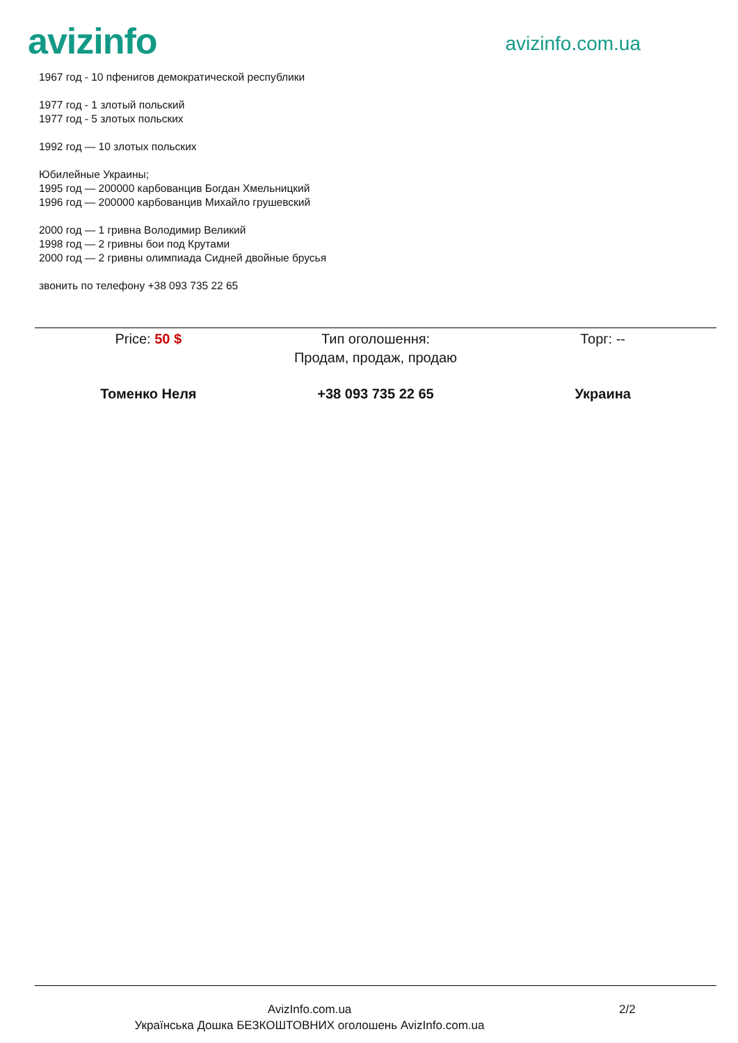avizinfo
avizinfo.com.ua
1967 год - 10 пфенигов демократической республики
1977 год - 1 злотый польский
1977 год - 5 злотых польских
1992 год — 10 злотых польских
Юбилейные Украины;
1995 год — 200000 карбованцив Богдан Хмельницкий
1996 год — 200000 карбованцив Михайло грушевский
2000 год — 1 гривна Володимир Великий
1998 год — 2 гривны бои под Крутами
2000 год — 2 гривны олимпиада Сидней двойные брусья
звонить по телефону +38 093 735 22 65
Price: 50 $ Тип оголошення:
Продам, продаж, продаю
Торг: --
Томенко Неля +38 093 735 22 65 Украина
AvizInfo.com.ua
Українська Дошка БЕЗКОШТОВНИХ оголошень AvizInfo.com.ua
2/2